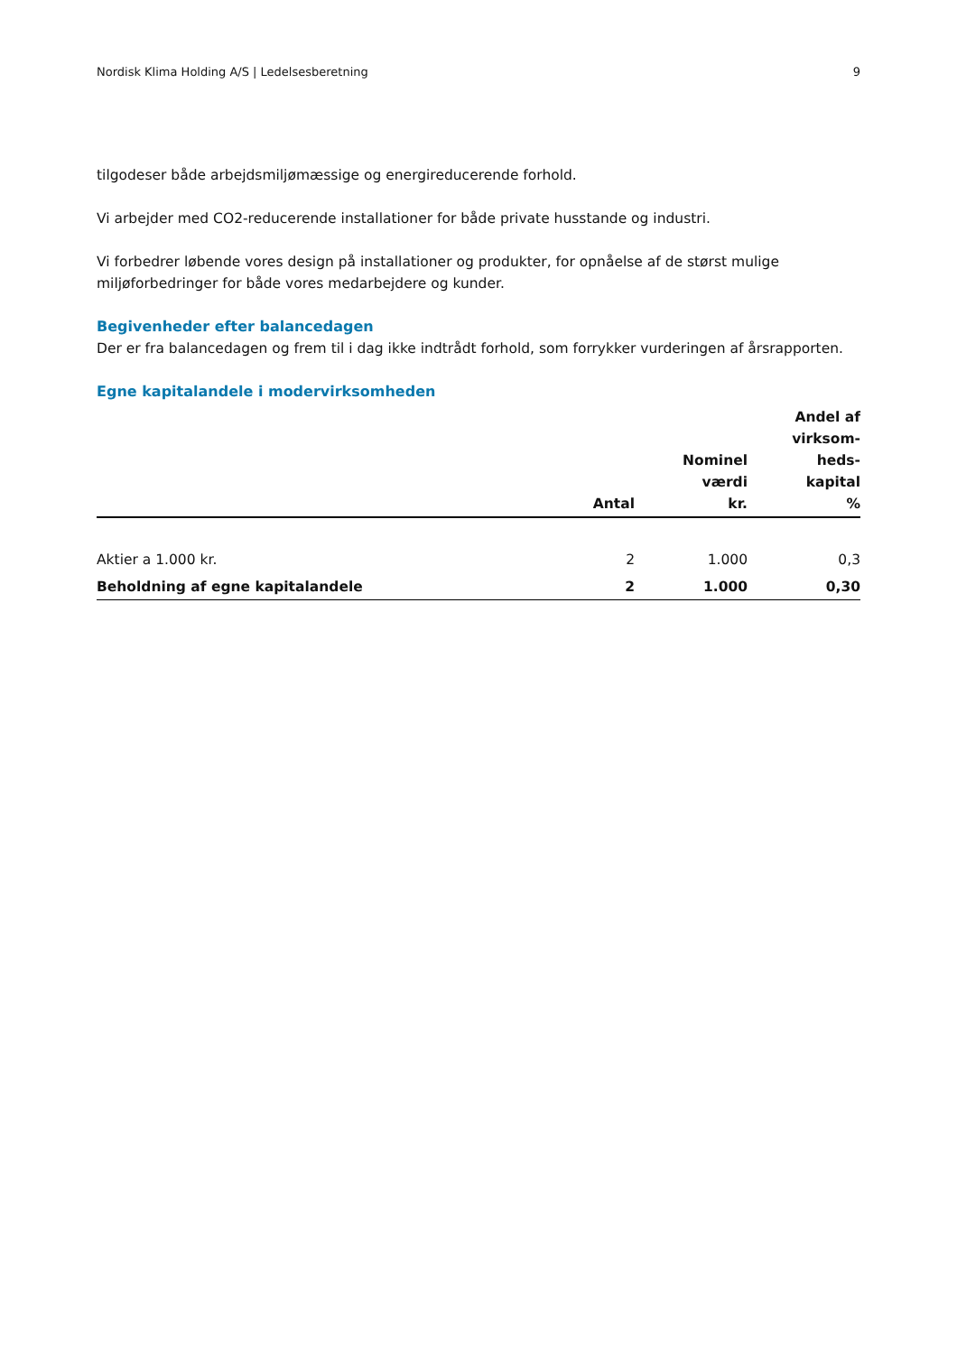Nordisk Klima Holding A/S | Ledelsesberetning 9
tilgodeser både arbejdsmiljømæssige og energireducerende forhold.
Vi arbejder med CO2-reducerende installationer for både private husstande og industri.
Vi forbedrer løbende vores design på installationer og produkter, for opnåelse af de størst mulige miljøforbedringer for både vores medarbejdere og kunder.
Begivenheder efter balancedagen
Der er fra balancedagen og frem til i dag ikke indtrådt forhold, som forrykker vurderingen af årsrapporten.
Egne kapitalandele i modervirksomheden
| | Antal | Nominel værdi kr. | Andel af virksom- heds- kapital % |
| --- | --- | --- | --- |
| Aktier a 1.000 kr. | 2 | 1.000 | 0,3 |
| Beholdning af egne kapitalandele | 2 | 1.000 | 0,30 |